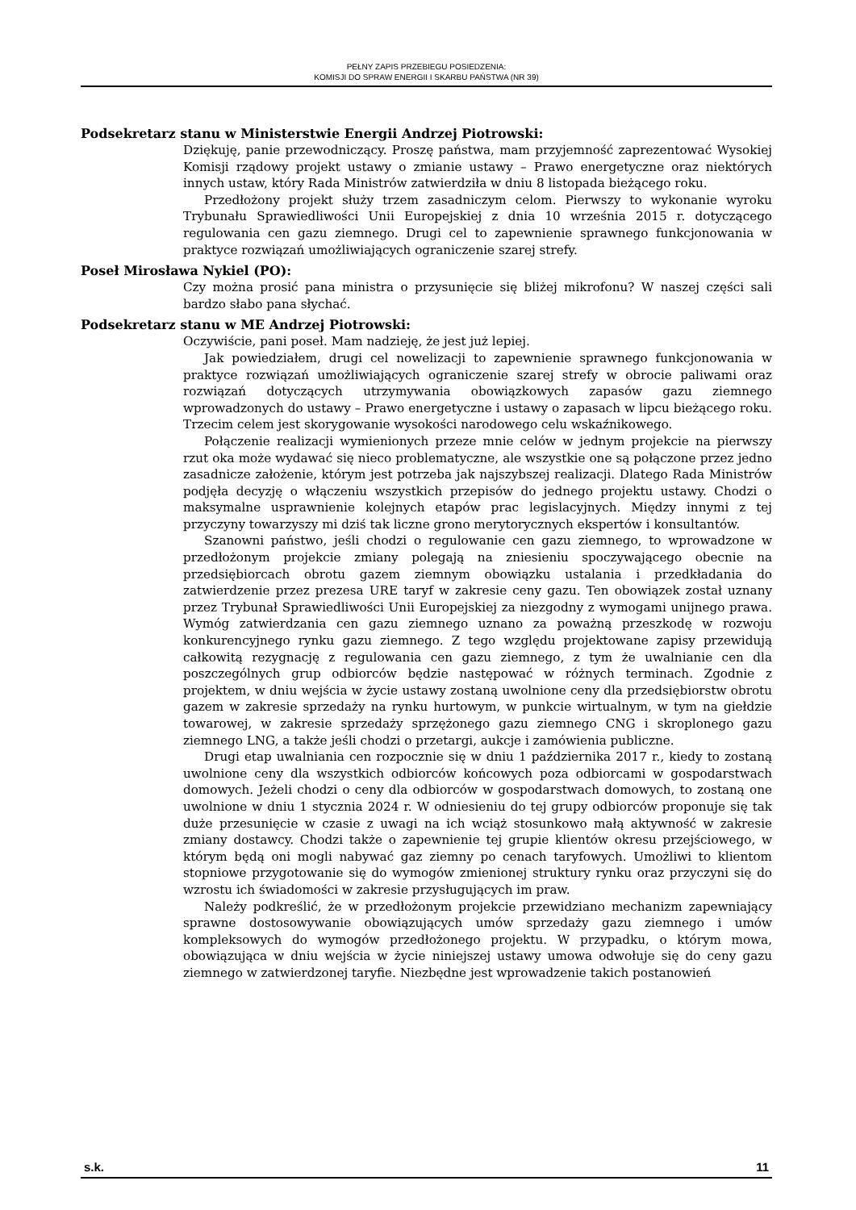PEŁNY ZAPIS PRZEBIEGU POSIEDZENIA:
KOMISJI DO SPRAW ENERGII I SKARBU PAŃSTWA (NR 39)
Podsekretarz stanu w Ministerstwie Energii Andrzej Piotrowski:
Dziękuję, panie przewodniczący. Proszę państwa, mam przyjemność zaprezentować Wysokiej Komisji rządowy projekt ustawy o zmianie ustawy – Prawo energetyczne oraz niektórych innych ustaw, który Rada Ministrów zatwierdziła w dniu 8 listopada bieżącego roku.
Przedłożony projekt służy trzem zasadniczym celom. Pierwszy to wykonanie wyroku Trybunału Sprawiedliwości Unii Europejskiej z dnia 10 września 2015 r. dotyczącego regulowania cen gazu ziemnego. Drugi cel to zapewnienie sprawnego funkcjonowania w praktyce rozwiązań umożliwiających ograniczenie szarej strefy.
Poseł Mirosława Nykiel (PO):
Czy można prosić pana ministra o przysunięcie się bliżej mikrofonu? W naszej części sali bardzo słabo pana słychać.
Podsekretarz stanu w ME Andrzej Piotrowski:
Oczywiście, pani poseł. Mam nadzieję, że jest już lepiej.
Jak powiedziałem, drugi cel nowelizacji to zapewnienie sprawnego funkcjonowania w praktyce rozwiązań umożliwiających ograniczenie szarej strefy w obrocie paliwami oraz rozwiązań dotyczących utrzymywania obowiązkowych zapasów gazu ziemnego wprowadzonych do ustawy – Prawo energetyczne i ustawy o zapasach w lipcu bieżącego roku. Trzecim celem jest skorygowanie wysokości narodowego celu wskaźnikowego.
Połączenie realizacji wymienionych przeze mnie celów w jednym projekcie na pierwszy rzut oka może wydawać się nieco problematyczne, ale wszystkie one są połączone przez jedno zasadnicze założenie, którym jest potrzeba jak najszybszej realizacji. Dlatego Rada Ministrów podjęła decyzję o włączeniu wszystkich przepisów do jednego projektu ustawy. Chodzi o maksymalne usprawnienie kolejnych etapów prac legislacyjnych. Między innymi z tej przyczyny towarzyszy mi dziś tak liczne grono merytorycznych ekspertów i konsultantów.
Szanowni państwo, jeśli chodzi o regulowanie cen gazu ziemnego, to wprowadzone w przedłożonym projekcie zmiany polegają na zniesieniu spoczywającego obecnie na przedsiębiorcach obrotu gazem ziemnym obowiązku ustalania i przedkładania do zatwierdzenie przez prezesa URE taryf w zakresie ceny gazu. Ten obowiązek został uznany przez Trybunał Sprawiedliwości Unii Europejskiej za niezgodny z wymogami unijnego prawa. Wymóg zatwierdzania cen gazu ziemnego uznano za poważną przeszkodę w rozwoju konkurencyjnego rynku gazu ziemnego. Z tego względu projektowane zapisy przewidują całkowitą rezygnację z regulowania cen gazu ziemnego, z tym że uwalnianie cen dla poszczególnych grup odbiorców będzie następować w różnych terminach. Zgodnie z projektem, w dniu wejścia w życie ustawy zostaną uwolnione ceny dla przedsiębiorstw obrotu gazem w zakresie sprzedaży na rynku hurtowym, w punkcie wirtualnym, w tym na giełdzie towarowej, w zakresie sprzedaży sprzężonego gazu ziemnego CNG i skroplonego gazu ziemnego LNG, a także jeśli chodzi o przetargi, aukcje i zamówienia publiczne.
Drugi etap uwalniania cen rozpocznie się w dniu 1 października 2017 r., kiedy to zostaną uwolnione ceny dla wszystkich odbiorców końcowych poza odbiorcami w gospodarstwach domowych. Jeżeli chodzi o ceny dla odbiorców w gospodarstwach domowych, to zostaną one uwolnione w dniu 1 stycznia 2024 r. W odniesieniu do tej grupy odbiorców proponuje się tak duże przesunięcie w czasie z uwagi na ich wciąż stosunkowo małą aktywność w zakresie zmiany dostawcy. Chodzi także o zapewnienie tej grupie klientów okresu przejściowego, w którym będą oni mogli nabywać gaz ziemny po cenach taryfowych. Umożliwi to klientom stopniowe przygotowanie się do wymogów zmienionej struktury rynku oraz przyczyni się do wzrostu ich świadomości w zakresie przysługujących im praw.
Należy podkreślić, że w przedłożonym projekcie przewidziano mechanizm zapewniający sprawne dostosowywanie obowiązujących umów sprzedaży gazu ziemnego i umów kompleksowych do wymogów przedłożonego projektu. W przypadku, o którym mowa, obowiązująca w dniu wejścia w życie niniejszej ustawy umowa odwołuje się do ceny gazu ziemnego w zatwierdzonej taryfie. Niezbędne jest wprowadzenie takich postanowień
s.k. 11